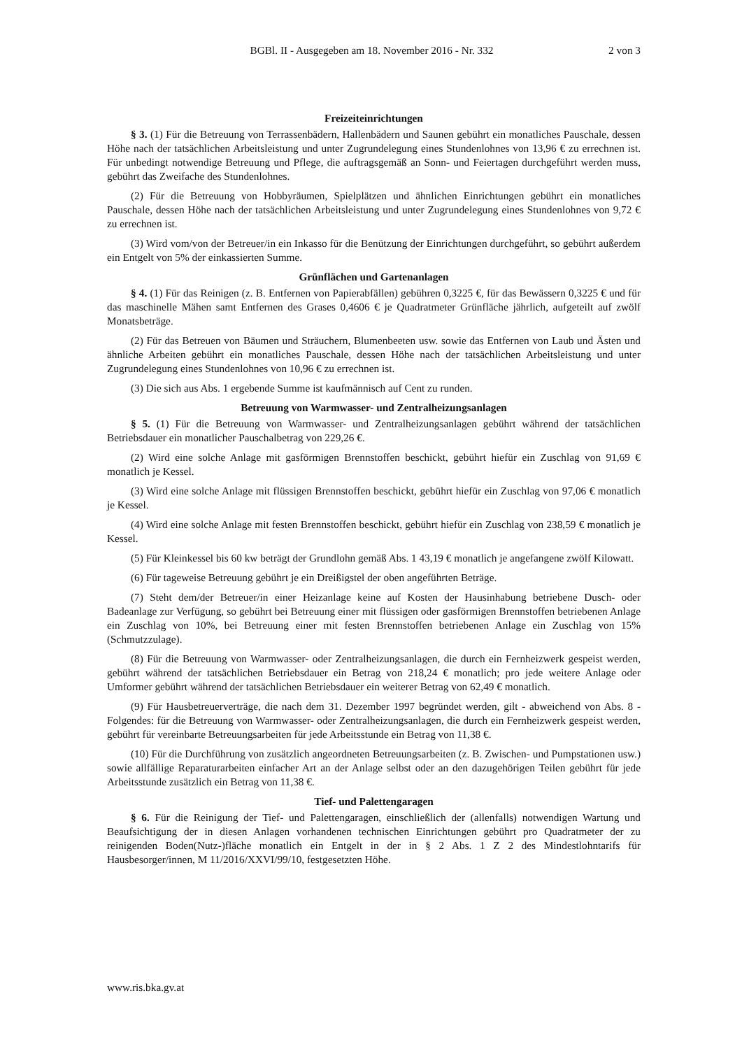BGBl. II - Ausgegeben am 18. November 2016 - Nr. 332 2 von 3
Freizeiteinrichtungen
§ 3. (1) Für die Betreuung von Terrassenbädern, Hallenbädern und Saunen gebührt ein monatliches Pauschale, dessen Höhe nach der tatsächlichen Arbeitsleistung und unter Zugrundelegung eines Stundenlohnes von 13,96 € zu errechnen ist. Für unbedingt notwendige Betreuung und Pflege, die auftragsgemäß an Sonn- und Feiertagen durchgeführt werden muss, gebührt das Zweifache des Stundenlohnes.
(2) Für die Betreuung von Hobbyräumen, Spielplätzen und ähnlichen Einrichtungen gebührt ein monatliches Pauschale, dessen Höhe nach der tatsächlichen Arbeitsleistung und unter Zugrundelegung eines Stundenlohnes von 9,72 € zu errechnen ist.
(3) Wird vom/von der Betreuer/in ein Inkasso für die Benützung der Einrichtungen durchgeführt, so gebührt außerdem ein Entgelt von 5% der einkassierten Summe.
Grünflächen und Gartenanlagen
§ 4. (1) Für das Reinigen (z. B. Entfernen von Papierabfällen) gebühren 0,3225 €, für das Bewässern 0,3225 € und für das maschinelle Mähen samt Entfernen des Grases 0,4606 € je Quadratmeter Grünfläche jährlich, aufgeteilt auf zwölf Monatsbeträge.
(2) Für das Betreuen von Bäumen und Sträuchern, Blumenbeeten usw. sowie das Entfernen von Laub und Ästen und ähnliche Arbeiten gebührt ein monatliches Pauschale, dessen Höhe nach der tatsächlichen Arbeitsleistung und unter Zugrundelegung eines Stundenlohnes von 10,96 € zu errechnen ist.
(3) Die sich aus Abs. 1 ergebende Summe ist kaufmännisch auf Cent zu runden.
Betreuung von Warmwasser- und Zentralheizungsanlagen
§ 5. (1) Für die Betreuung von Warmwasser- und Zentralheizungsanlagen gebührt während der tatsächlichen Betriebsdauer ein monatlicher Pauschalbetrag von 229,26 €.
(2) Wird eine solche Anlage mit gasförmigen Brennstoffen beschickt, gebührt hiefür ein Zuschlag von 91,69 € monatlich je Kessel.
(3) Wird eine solche Anlage mit flüssigen Brennstoffen beschickt, gebührt hiefür ein Zuschlag von 97,06 € monatlich je Kessel.
(4) Wird eine solche Anlage mit festen Brennstoffen beschickt, gebührt hiefür ein Zuschlag von 238,59 € monatlich je Kessel.
(5) Für Kleinkessel bis 60 kw beträgt der Grundlohn gemäß Abs. 1 43,19 € monatlich je angefangene zwölf Kilowatt.
(6) Für tageweise Betreuung gebührt je ein Dreißigstel der oben angeführten Beträge.
(7) Steht dem/der Betreuer/in einer Heizanlage keine auf Kosten der Hausinhabung betriebene Dusch- oder Badeanlage zur Verfügung, so gebührt bei Betreuung einer mit flüssigen oder gasförmigen Brennstoffen betriebenen Anlage ein Zuschlag von 10%, bei Betreuung einer mit festen Brennstoffen betriebenen Anlage ein Zuschlag von 15% (Schmutzzulage).
(8) Für die Betreuung von Warmwasser- oder Zentralheizungsanlagen, die durch ein Fernheizwerk gespeist werden, gebührt während der tatsächlichen Betriebsdauer ein Betrag von 218,24 € monatlich; pro jede weitere Anlage oder Umformer gebührt während der tatsächlichen Betriebsdauer ein weiterer Betrag von 62,49 € monatlich.
(9) Für Hausbetreuerverträge, die nach dem 31. Dezember 1997 begründet werden, gilt - abweichend von Abs. 8 - Folgendes: für die Betreuung von Warmwasser- oder Zentralheizungsanlagen, die durch ein Fernheizwerk gespeist werden, gebührt für vereinbarte Betreuungsarbeiten für jede Arbeitsstunde ein Betrag von 11,38 €.
(10) Für die Durchführung von zusätzlich angeordneten Betreuungsarbeiten (z. B. Zwischen- und Pumpstationen usw.) sowie allfällige Reparaturarbeiten einfacher Art an der Anlage selbst oder an den dazugehörigen Teilen gebührt für jede Arbeitsstunde zusätzlich ein Betrag von 11,38 €.
Tief- und Palettengaragen
§ 6. Für die Reinigung der Tief- und Palettengaragen, einschließlich der (allenfalls) notwendigen Wartung und Beaufsichtigung der in diesen Anlagen vorhandenen technischen Einrichtungen gebührt pro Quadratmeter der zu reinigenden Boden(Nutz-)fläche monatlich ein Entgelt in der in § 2 Abs. 1 Z 2 des Mindestlohntarifs für Hausbesorger/innen, M 11/2016/XXVI/99/10, festgesetzten Höhe.
www.ris.bka.gv.at